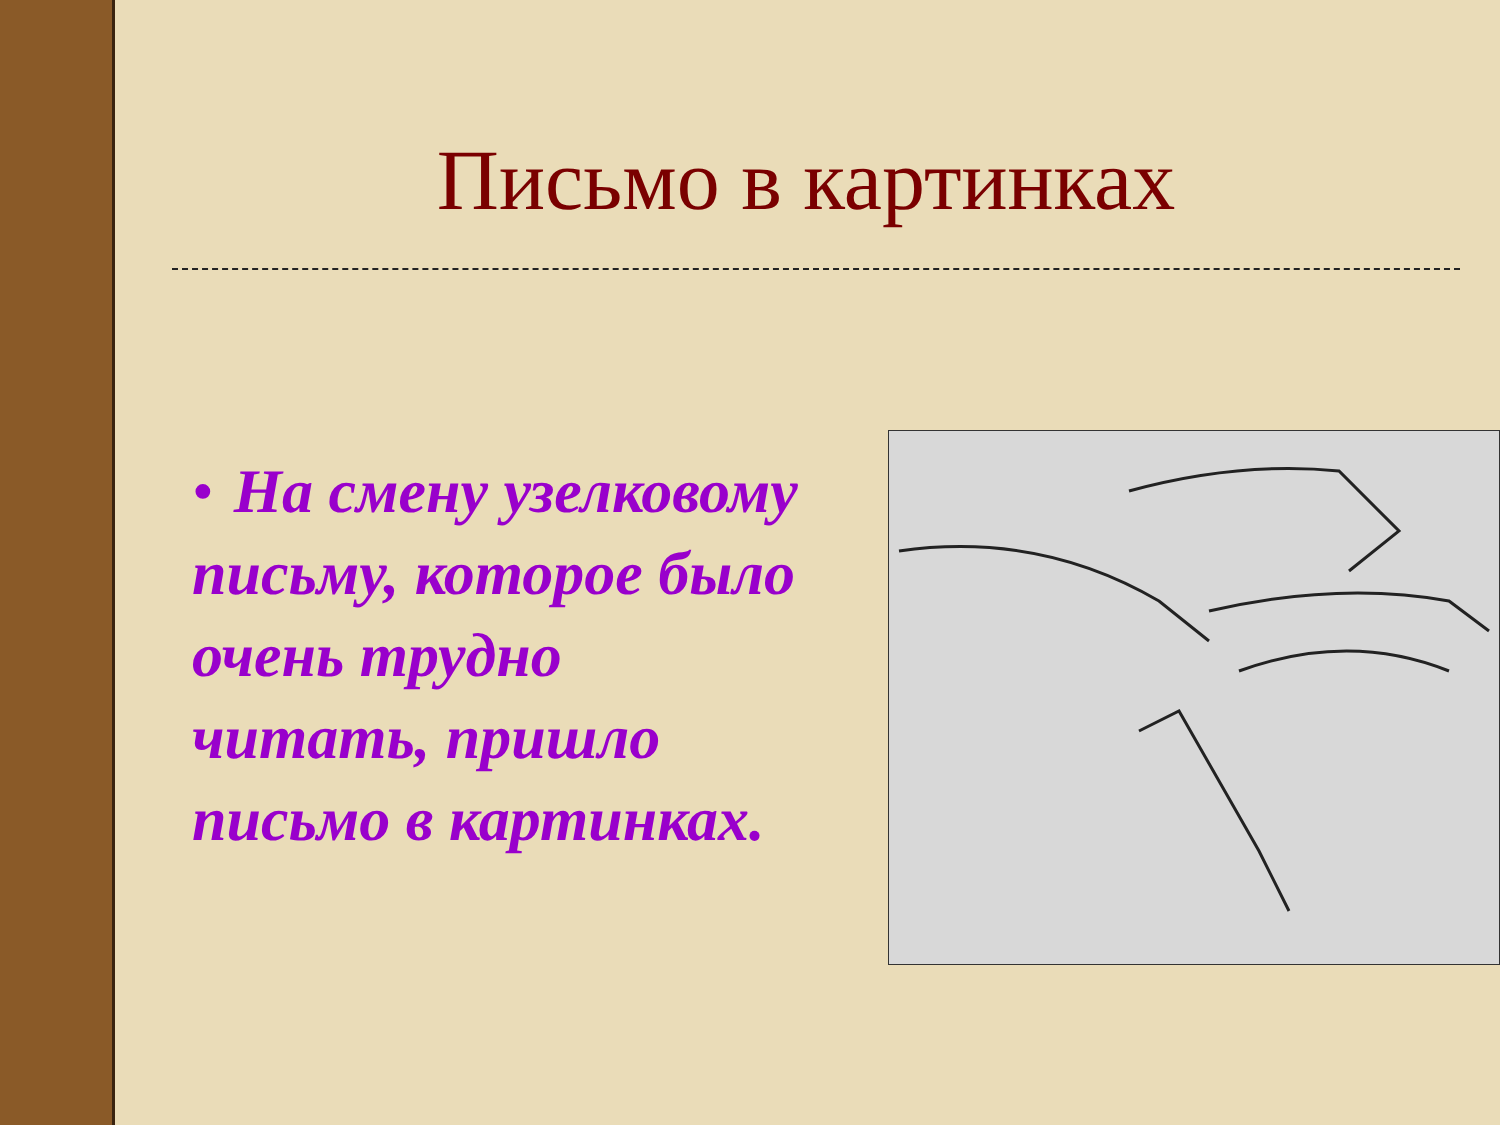Письмо в картинках
• На смену узелковому письму, которое было очень трудно читать, пришло письмо в картинках.